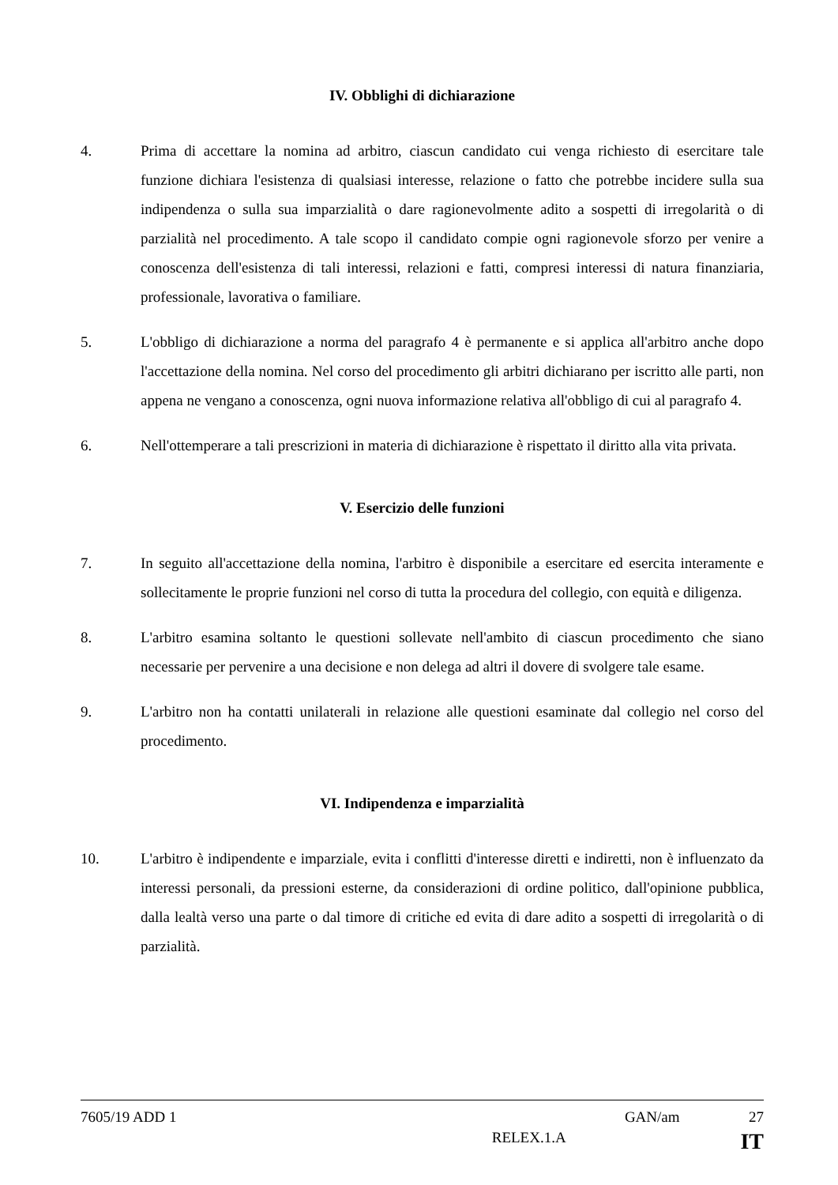IV. Obblighi di dichiarazione
4. Prima di accettare la nomina ad arbitro, ciascun candidato cui venga richiesto di esercitare tale funzione dichiara l'esistenza di qualsiasi interesse, relazione o fatto che potrebbe incidere sulla sua indipendenza o sulla sua imparzialità o dare ragionevolmente adito a sospetti di irregolarità o di parzialità nel procedimento. A tale scopo il candidato compie ogni ragionevole sforzo per venire a conoscenza dell'esistenza di tali interessi, relazioni e fatti, compresi interessi di natura finanziaria, professionale, lavorativa o familiare.
5. L'obbligo di dichiarazione a norma del paragrafo 4 è permanente e si applica all'arbitro anche dopo l'accettazione della nomina. Nel corso del procedimento gli arbitri dichiarano per iscritto alle parti, non appena ne vengano a conoscenza, ogni nuova informazione relativa all'obbligo di cui al paragrafo 4.
6. Nell'ottemperare a tali prescrizioni in materia di dichiarazione è rispettato il diritto alla vita privata.
V. Esercizio delle funzioni
7. In seguito all'accettazione della nomina, l'arbitro è disponibile a esercitare ed esercita interamente e sollecitamente le proprie funzioni nel corso di tutta la procedura del collegio, con equità e diligenza.
8. L'arbitro esamina soltanto le questioni sollevate nell'ambito di ciascun procedimento che siano necessarie per pervenire a una decisione e non delega ad altri il dovere di svolgere tale esame.
9. L'arbitro non ha contatti unilaterali in relazione alle questioni esaminate dal collegio nel corso del procedimento.
VI. Indipendenza e imparzialità
10. L'arbitro è indipendente e imparziale, evita i conflitti d'interesse diretti e indiretti, non è influenzato da interessi personali, da pressioni esterne, da considerazioni di ordine politico, dall'opinione pubblica, dalla lealtà verso una parte o dal timore di critiche ed evita di dare adito a sospetti di irregolarità o di parzialità.
7605/19 ADD 1 GAN/am 27
RELEX.1.A IT